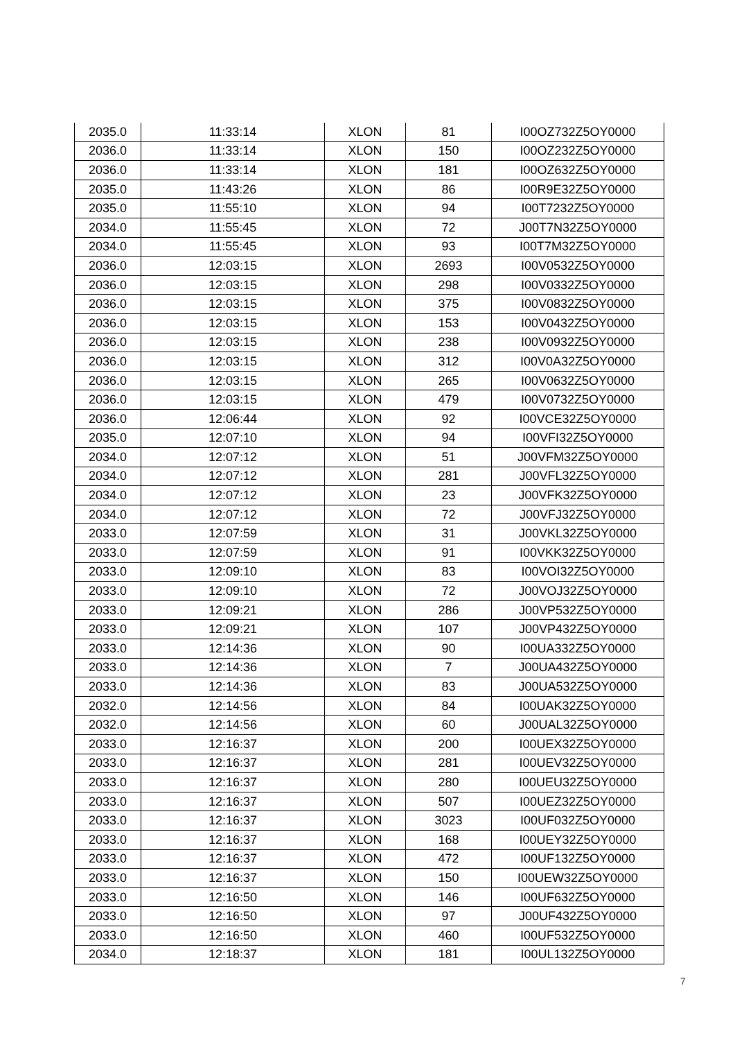| 2035.0 | 11:33:14 | XLON | 81 | I00OZ732Z5OY0000 |
| 2036.0 | 11:33:14 | XLON | 150 | I00OZ232Z5OY0000 |
| 2036.0 | 11:33:14 | XLON | 181 | I00OZ632Z5OY0000 |
| 2035.0 | 11:43:26 | XLON | 86 | I00R9E32Z5OY0000 |
| 2035.0 | 11:55:10 | XLON | 94 | I00T7232Z5OY0000 |
| 2034.0 | 11:55:45 | XLON | 72 | J00T7N32Z5OY0000 |
| 2034.0 | 11:55:45 | XLON | 93 | I00T7M32Z5OY0000 |
| 2036.0 | 12:03:15 | XLON | 2693 | I00V0532Z5OY0000 |
| 2036.0 | 12:03:15 | XLON | 298 | I00V0332Z5OY0000 |
| 2036.0 | 12:03:15 | XLON | 375 | I00V0832Z5OY0000 |
| 2036.0 | 12:03:15 | XLON | 153 | I00V0432Z5OY0000 |
| 2036.0 | 12:03:15 | XLON | 238 | I00V0932Z5OY0000 |
| 2036.0 | 12:03:15 | XLON | 312 | I00V0A32Z5OY0000 |
| 2036.0 | 12:03:15 | XLON | 265 | I00V0632Z5OY0000 |
| 2036.0 | 12:03:15 | XLON | 479 | I00V0732Z5OY0000 |
| 2036.0 | 12:06:44 | XLON | 92 | I00VCE32Z5OY0000 |
| 2035.0 | 12:07:10 | XLON | 94 | I00VFI32Z5OY0000 |
| 2034.0 | 12:07:12 | XLON | 51 | J00VFM32Z5OY0000 |
| 2034.0 | 12:07:12 | XLON | 281 | J00VFL32Z5OY0000 |
| 2034.0 | 12:07:12 | XLON | 23 | J00VFK32Z5OY0000 |
| 2034.0 | 12:07:12 | XLON | 72 | J00VFJ32Z5OY0000 |
| 2033.0 | 12:07:59 | XLON | 31 | J00VKL32Z5OY0000 |
| 2033.0 | 12:07:59 | XLON | 91 | I00VKK32Z5OY0000 |
| 2033.0 | 12:09:10 | XLON | 83 | I00VOI32Z5OY0000 |
| 2033.0 | 12:09:10 | XLON | 72 | J00VOJ32Z5OY0000 |
| 2033.0 | 12:09:21 | XLON | 286 | J00VP532Z5OY0000 |
| 2033.0 | 12:09:21 | XLON | 107 | J00VP432Z5OY0000 |
| 2033.0 | 12:14:36 | XLON | 90 | I00UA332Z5OY0000 |
| 2033.0 | 12:14:36 | XLON | 7 | J00UA432Z5OY0000 |
| 2033.0 | 12:14:36 | XLON | 83 | J00UA532Z5OY0000 |
| 2032.0 | 12:14:56 | XLON | 84 | I00UAK32Z5OY0000 |
| 2032.0 | 12:14:56 | XLON | 60 | J00UAL32Z5OY0000 |
| 2033.0 | 12:16:37 | XLON | 200 | I00UEX32Z5OY0000 |
| 2033.0 | 12:16:37 | XLON | 281 | I00UEV32Z5OY0000 |
| 2033.0 | 12:16:37 | XLON | 280 | I00UEU32Z5OY0000 |
| 2033.0 | 12:16:37 | XLON | 507 | I00UEZ32Z5OY0000 |
| 2033.0 | 12:16:37 | XLON | 3023 | I00UF032Z5OY0000 |
| 2033.0 | 12:16:37 | XLON | 168 | I00UEY32Z5OY0000 |
| 2033.0 | 12:16:37 | XLON | 472 | I00UF132Z5OY0000 |
| 2033.0 | 12:16:37 | XLON | 150 | I00UEW32Z5OY0000 |
| 2033.0 | 12:16:50 | XLON | 146 | I00UF632Z5OY0000 |
| 2033.0 | 12:16:50 | XLON | 97 | J00UF432Z5OY0000 |
| 2033.0 | 12:16:50 | XLON | 460 | I00UF532Z5OY0000 |
| 2034.0 | 12:18:37 | XLON | 181 | I00UL132Z5OY0000 |
7